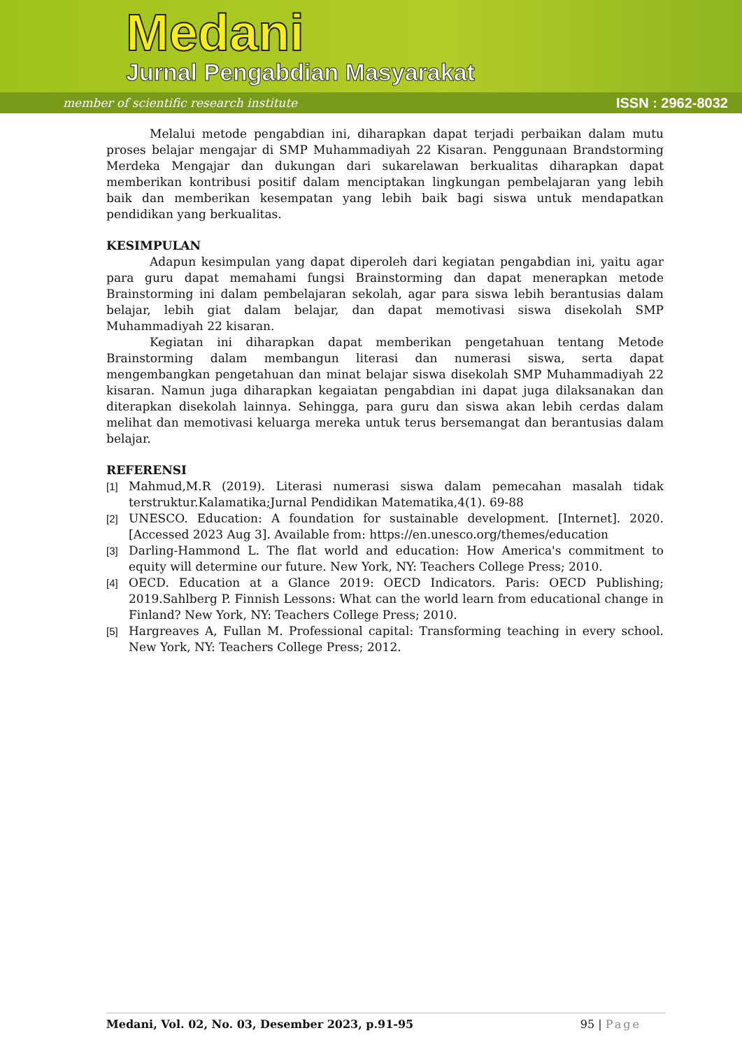Medani
Jurnal Pengabdian Masyarakat
member of scientific research institute ISSN : 2962-8032
Melalui metode pengabdian ini, diharapkan dapat terjadi perbaikan dalam mutu proses belajar mengajar di SMP Muhammadiyah 22 Kisaran. Penggunaan Brandstorming Merdeka Mengajar dan dukungan dari sukarelawan berkualitas diharapkan dapat memberikan kontribusi positif dalam menciptakan lingkungan pembelajaran yang lebih baik dan memberikan kesempatan yang lebih baik bagi siswa untuk mendapatkan pendidikan yang berkualitas.
KESIMPULAN
Adapun kesimpulan yang dapat diperoleh dari kegiatan pengabdian ini, yaitu agar para guru dapat memahami fungsi Brainstorming dan dapat menerapkan metode Brainstorming ini dalam pembelajaran sekolah, agar para siswa lebih berantusias dalam belajar, lebih giat dalam belajar, dan dapat memotivasi siswa disekolah SMP Muhammadiyah 22 kisaran.
Kegiatan ini diharapkan dapat memberikan pengetahuan tentang Metode Brainstorming dalam membangun literasi dan numerasi siswa, serta dapat mengembangkan pengetahuan dan minat belajar siswa disekolah SMP Muhammadiyah 22 kisaran. Namun juga diharapkan kegaiatan pengabdian ini dapat juga dilaksanakan dan diterapkan disekolah lainnya. Sehingga, para guru dan siswa akan lebih cerdas dalam melihat dan memotivasi keluarga mereka untuk terus bersemangat dan berantusias dalam belajar.
REFERENSI
[1] Mahmud,M.R (2019). Literasi numerasi siswa dalam pemecahan masalah tidak terstruktur.Kalamatika;Jurnal Pendidikan Matematika,4(1). 69-88
[2] UNESCO. Education: A foundation for sustainable development. [Internet]. 2020. [Accessed 2023 Aug 3]. Available from: https://en.unesco.org/themes/education
[3] Darling-Hammond L. The flat world and education: How America's commitment to equity will determine our future. New York, NY: Teachers College Press; 2010.
[4] OECD. Education at a Glance 2019: OECD Indicators. Paris: OECD Publishing; 2019.Sahlberg P. Finnish Lessons: What can the world learn from educational change in Finland? New York, NY: Teachers College Press; 2010.
[5] Hargreaves A, Fullan M. Professional capital: Transforming teaching in every school. New York, NY: Teachers College Press; 2012.
Medani, Vol. 02, No. 03, Desember 2023, p.91-95 95 | Page